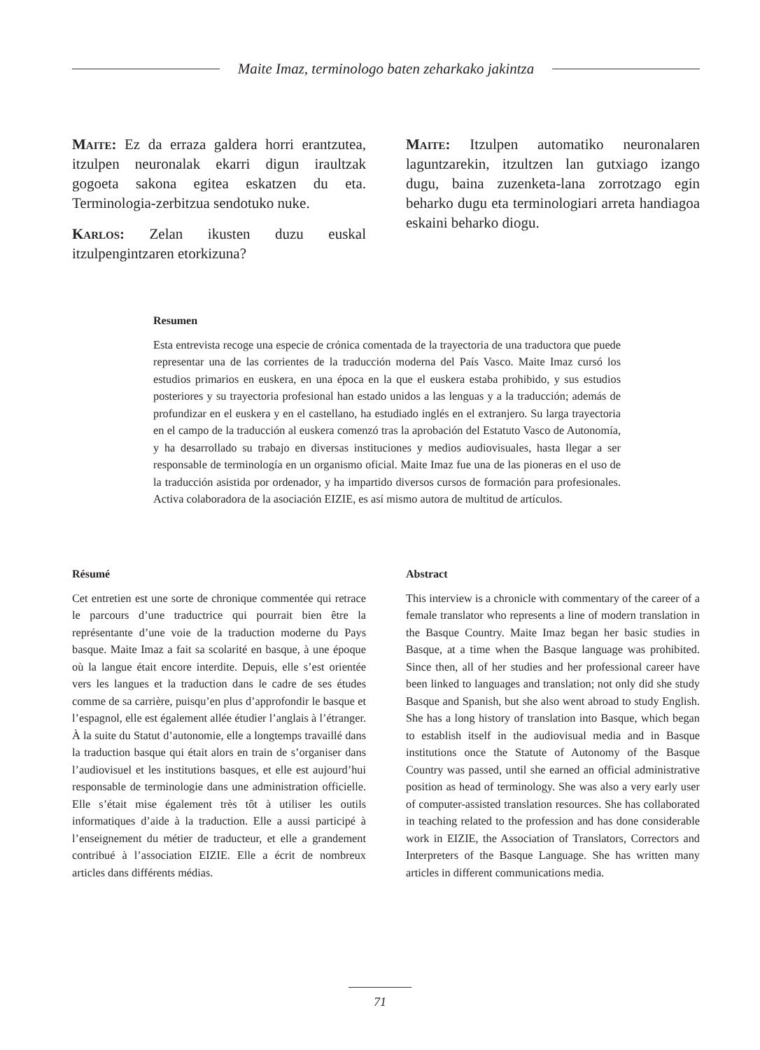Maite Imaz, terminologo baten zeharkako jakintza
Maite: Ez da erraza galdera horri erantzutea, itzulpen neuronalak ekarri digun iraultzak gogoeta sakona egitea eskatzen du eta. Terminologia-zerbitzua sendotuko nuke.
Karlos: Zelan ikusten duzu euskal itzulpengintzaren etorkizuna?
Maite: Itzulpen automatiko neuronalaren laguntzarekin, itzultzen lan gutxiago izango dugu, baina zuzenketa-lana zorrotzago egin beharko dugu eta terminologiari arreta handiagoa eskaini beharko diogu.
Resumen
Esta entrevista recoge una especie de crónica comentada de la trayectoria de una traductora que puede representar una de las corrientes de la traducción moderna del País Vasco. Maite Imaz cursó los estudios primarios en euskera, en una época en la que el euskera estaba prohibido, y sus estudios posteriores y su trayectoria profesional han estado unidos a las lenguas y a la traducción; además de profundizar en el euskera y en el castellano, ha estudiado inglés en el extranjero. Su larga trayectoria en el campo de la traducción al euskera comenzó tras la aprobación del Estatuto Vasco de Autonomía, y ha desarrollado su trabajo en diversas instituciones y medios audiovisuales, hasta llegar a ser responsable de terminología en un organismo oficial. Maite Imaz fue una de las pioneras en el uso de la traducción asistida por ordenador, y ha impartido diversos cursos de formación para profesionales. Activa colaboradora de la asociación EIZIE, es así mismo autora de multitud de artículos.
Résumé
Cet entretien est une sorte de chronique commentée qui retrace le parcours d’une traductrice qui pourrait bien être la représentante d’une voie de la traduction moderne du Pays basque. Maite Imaz a fait sa scolarité en basque, à une époque où la langue était encore interdite. Depuis, elle s’est orientée vers les langues et la traduction dans le cadre de ses études comme de sa carrière, puisqu’en plus d’approfondir le basque et l’espagnol, elle est également allée étudier l’anglais à l’étranger. À la suite du Statut d’autonomie, elle a longtemps travaillé dans la traduction basque qui était alors en train de s’organiser dans l’audiovisuel et les institutions basques, et elle est aujourd’hui responsable de terminologie dans une administration officielle. Elle s’était mise également très tôt à utiliser les outils informatiques d’aide à la traduction. Elle a aussi participé à l’enseignement du métier de traducteur, et elle a grandement contribué à l’association EIZIE. Elle a écrit de nombreux articles dans différents médias.
Abstract
This interview is a chronicle with commentary of the career of a female translator who represents a line of modern translation in the Basque Country. Maite Imaz began her basic studies in Basque, at a time when the Basque language was prohibited. Since then, all of her studies and her professional career have been linked to languages and translation; not only did she study Basque and Spanish, but she also went abroad to study English. She has a long history of translation into Basque, which began to establish itself in the audiovisual media and in Basque institutions once the Statute of Autonomy of the Basque Country was passed, until she earned an official administrative position as head of terminology. She was also a very early user of computer-assisted translation resources. She has collaborated in teaching related to the profession and has done considerable work in EIZIE, the Association of Translators, Correctors and Interpreters of the Basque Language. She has written many articles in different communications media.
71